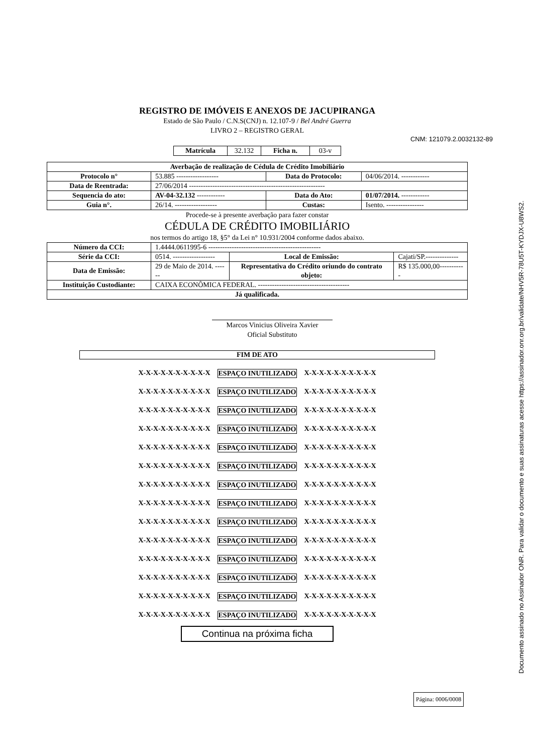REGISTRO DE IMÓVEIS E ANEXOS DE JACUPIRANGA
Estado de São Paulo / C.N.S(CNJ) n. 12.107-9 / Bel André Guerra
LIVRO 2 – REGISTRO GERAL
CNM: 121079.2.0032132-89
| Matrícula | 32.132 | Ficha n. | 03-v |
| Averbação de realização de Cédula de Crédito Imobiliário | | | |
| Protocolo n° | 53.885 ------------------ | Data do Protocolo: | 04/06/2014. ------------ |
| Data de Reentrada: | 27/06/2014 ---------------------------------------------------------- | | |
| Sequencia do ato: | AV-04-32.132 ------------ | Data do Ato: | 01/07/2014. ------------ |
| Guia n°. | 26/14. ------------------ | Custas: | Isento. ---------------- |
Procede-se à presente averbação para fazer constar
CÉDULA DE CRÉDITO IMOBILIÁRIO
nos termos do artigo 18, §5° da Lei n° 10.931/2004 conforme dados abaixo.
| Número da CCI: | 1.4444.0611995-6 ------------------------------------------------ | | |
| Série da CCI: | 0514. ------------------ | Local de Emissão: | Cajati/SP.-------------- |
| Data de Emissão: | 29 de Maio de 2014. ------ | Representativa do Crédito oriundo do contrato objeto: | R$ 135.000,00----------- |
| Instituição Custodiante: | CAIXA ECONÔMICA FEDERAL. --------------------------------------- | | |
| Já qualificada. | | | |
Marcos Vinicius Oliveira Xavier
Oficial Substituto
FIM DE ATO
X-X-X-X-X-X-X-X-X-X ESPAÇO INUTILIZADO X-X-X-X-X-X-X-X-X-X
X-X-X-X-X-X-X-X-X-X ESPAÇO INUTILIZADO X-X-X-X-X-X-X-X-X-X
X-X-X-X-X-X-X-X-X-X ESPAÇO INUTILIZADO X-X-X-X-X-X-X-X-X-X
X-X-X-X-X-X-X-X-X-X ESPAÇO INUTILIZADO X-X-X-X-X-X-X-X-X-X
X-X-X-X-X-X-X-X-X-X ESPAÇO INUTILIZADO X-X-X-X-X-X-X-X-X-X
X-X-X-X-X-X-X-X-X-X ESPAÇO INUTILIZADO X-X-X-X-X-X-X-X-X-X
X-X-X-X-X-X-X-X-X-X ESPAÇO INUTILIZADO X-X-X-X-X-X-X-X-X-X
X-X-X-X-X-X-X-X-X-X ESPAÇO INUTILIZADO X-X-X-X-X-X-X-X-X-X
X-X-X-X-X-X-X-X-X-X ESPAÇO INUTILIZADO X-X-X-X-X-X-X-X-X-X
X-X-X-X-X-X-X-X-X-X ESPAÇO INUTILIZADO X-X-X-X-X-X-X-X-X-X
X-X-X-X-X-X-X-X-X-X ESPAÇO INUTILIZADO X-X-X-X-X-X-X-X-X-X
X-X-X-X-X-X-X-X-X-X ESPAÇO INUTILIZADO X-X-X-X-X-X-X-X-X-X
X-X-X-X-X-X-X-X-X-X ESPAÇO INUTILIZADO X-X-X-X-X-X-X-X-X-X
X-X-X-X-X-X-X-X-X-X ESPAÇO INUTILIZADO X-X-X-X-X-X-X-X-X-X
Continua na próxima ficha
Página: 0006/0008
Documento assinado no Assinador ONR. Para validar o documento e suas assinaturas acesse https://assinador.onr.org.br/validate/NHV5R-78U5T-KYDJX-U8WS2.